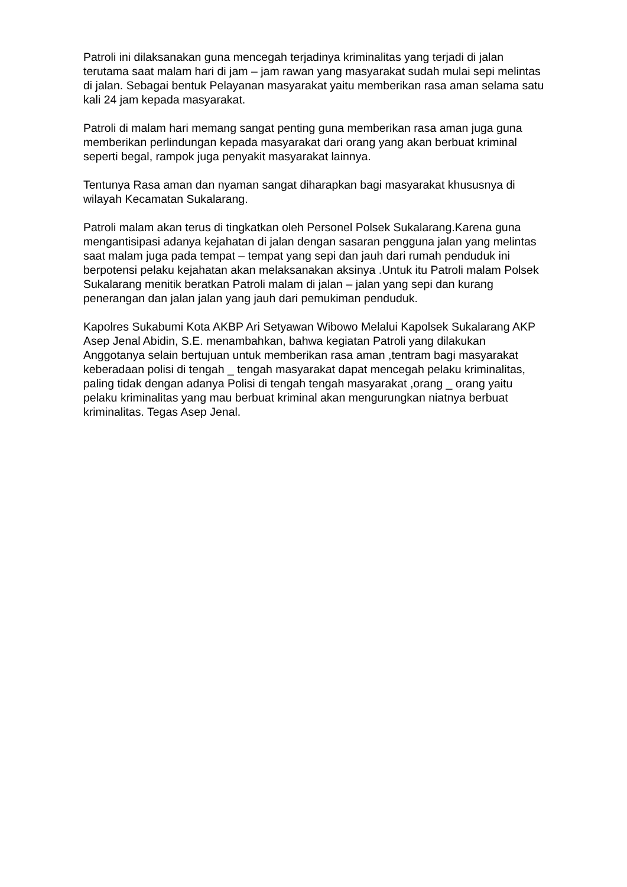Patroli ini dilaksanakan guna mencegah terjadinya kriminalitas yang terjadi di jalan terutama saat malam hari di jam – jam rawan yang masyarakat sudah mulai sepi melintas di jalan. Sebagai bentuk Pelayanan masyarakat yaitu memberikan rasa aman selama satu kali 24 jam kepada masyarakat.
Patroli di malam hari memang sangat penting guna memberikan rasa aman juga guna memberikan perlindungan kepada masyarakat dari orang yang akan berbuat kriminal seperti begal, rampok juga penyakit masyarakat lainnya.
Tentunya Rasa aman dan nyaman sangat diharapkan bagi masyarakat khususnya di wilayah Kecamatan Sukalarang.
Patroli malam akan terus di tingkatkan oleh Personel Polsek Sukalarang.Karena guna mengantisipasi adanya kejahatan di jalan dengan sasaran pengguna jalan yang melintas saat malam juga pada tempat – tempat yang sepi dan jauh dari rumah penduduk ini berpotensi pelaku kejahatan akan melaksanakan aksinya .Untuk itu Patroli malam Polsek Sukalarang menitik beratkan Patroli malam di jalan – jalan yang sepi dan kurang penerangan dan jalan jalan yang jauh dari pemukiman penduduk.
Kapolres Sukabumi Kota AKBP Ari Setyawan Wibowo Melalui Kapolsek Sukalarang AKP Asep Jenal Abidin, S.E. menambahkan, bahwa kegiatan Patroli yang dilakukan Anggotanya selain bertujuan untuk memberikan rasa aman ,tentram bagi masyarakat keberadaan polisi di tengah _ tengah masyarakat dapat mencegah pelaku kriminalitas, paling tidak dengan adanya Polisi di tengah tengah masyarakat ,orang _ orang yaitu pelaku kriminalitas yang mau berbuat kriminal akan mengurungkan niatnya berbuat kriminalitas. Tegas Asep Jenal.